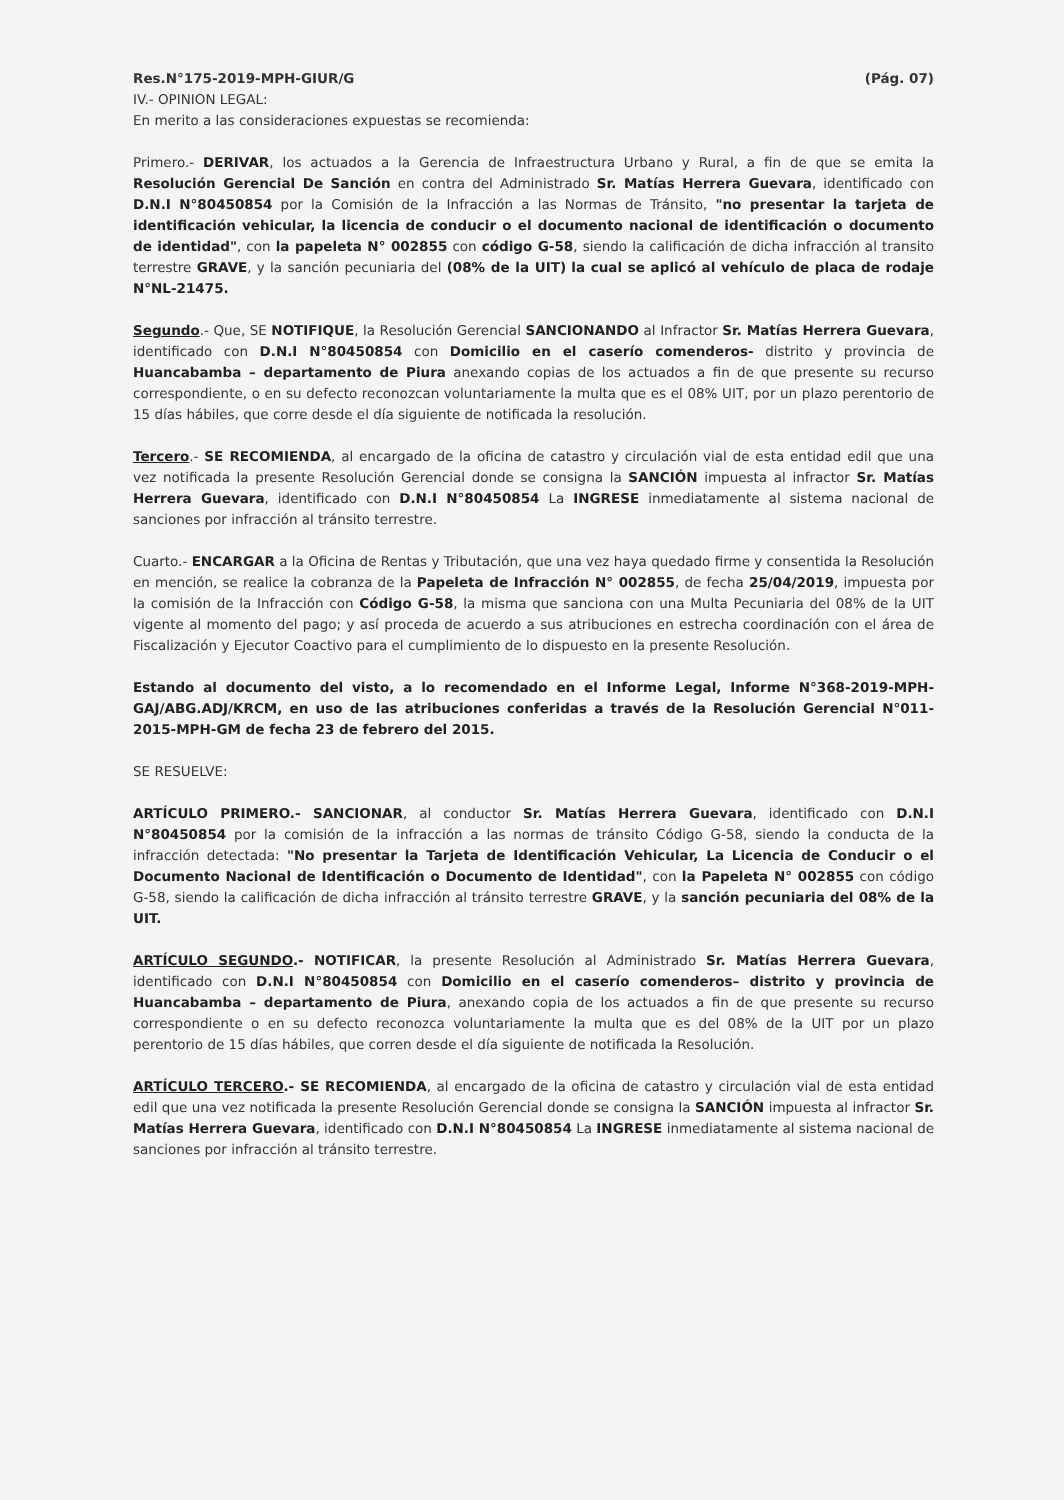Res.N°175-2019-MPH-GIUR/G (Pág. 07)
IV.- OPINION LEGAL:
En merito a las consideraciones expuestas se recomienda:
Primero.- DERIVAR, los actuados a la Gerencia de Infraestructura Urbano y Rural, a fin de que se emita la Resolución Gerencial De Sanción en contra del Administrado Sr. Matías Herrera Guevara, identificado con D.N.I N°80450854 por la Comisión de la Infracción a las Normas de Tránsito, "no presentar la tarjeta de identificación vehicular, la licencia de conducir o el documento nacional de identificación o documento de identidad", con la papeleta N° 002855 con código G-58, siendo la calificación de dicha infracción al transito terrestre GRAVE, y la sanción pecuniaria del (08% de la UIT) la cual se aplicó al vehículo de placa de rodaje N°NL-21475.
Segundo.- Que, SE NOTIFIQUE, la Resolución Gerencial SANCIONANDO al Infractor Sr. Matías Herrera Guevara, identificado con D.N.I N°80450854 con Domicilio en el caserío comenderos- distrito y provincia de Huancabamba – departamento de Piura anexando copias de los actuados a fin de que presente su recurso correspondiente, o en su defecto reconozcan voluntariamente la multa que es el 08% UIT, por un plazo perentorio de 15 días hábiles, que corre desde el día siguiente de notificada la resolución.
Tercero.- SE RECOMIENDA, al encargado de la oficina de catastro y circulación vial de esta entidad edil que una vez notificada la presente Resolución Gerencial donde se consigna la SANCIÓN impuesta al infractor Sr. Matías Herrera Guevara, identificado con D.N.I N°80450854 La INGRESE inmediatamente al sistema nacional de sanciones por infracción al tránsito terrestre.
Cuarto.- ENCARGAR a la Oficina de Rentas y Tributación, que una vez haya quedado firme y consentida la Resolución en mención, se realice la cobranza de la Papeleta de Infracción N° 002855, de fecha 25/04/2019, impuesta por la comisión de la Infracción con Código G-58, la misma que sanciona con una Multa Pecuniaria del 08% de la UIT vigente al momento del pago; y así proceda de acuerdo a sus atribuciones en estrecha coordinación con el área de Fiscalización y Ejecutor Coactivo para el cumplimiento de lo dispuesto en la presente Resolución.
Estando al documento del visto, a lo recomendado en el Informe Legal, Informe N°368-2019-MPH-GAJ/ABG.ADJ/KRCM, en uso de las atribuciones conferidas a través de la Resolución Gerencial N°011-2015-MPH-GM de fecha 23 de febrero del 2015.
SE RESUELVE:
ARTÍCULO PRIMERO.- SANCIONAR, al conductor Sr. Matías Herrera Guevara, identificado con D.N.I N°80450854 por la comisión de la infracción a las normas de tránsito Código G-58, siendo la conducta de la infracción detectada: "No presentar la Tarjeta de Identificación Vehicular, La Licencia de Conducir o el Documento Nacional de Identificación o Documento de Identidad", con la Papeleta N° 002855 con código G-58, siendo la calificación de dicha infracción al tránsito terrestre GRAVE, y la sanción pecuniaria del 08% de la UIT.
ARTÍCULO SEGUNDO.- NOTIFICAR, la presente Resolución al Administrado Sr. Matías Herrera Guevara, identificado con D.N.I N°80450854 con Domicilio en el caserío comenderos– distrito y provincia de Huancabamba – departamento de Piura, anexando copia de los actuados a fin de que presente su recurso correspondiente o en su defecto reconozca voluntariamente la multa que es del 08% de la UIT por un plazo perentorio de 15 días hábiles, que corren desde el día siguiente de notificada la Resolución.
ARTÍCULO TERCERO.- SE RECOMIENDA, al encargado de la oficina de catastro y circulación vial de esta entidad edil que una vez notificada la presente Resolución Gerencial donde se consigna la SANCIÓN impuesta al infractor Sr. Matías Herrera Guevara, identificado con D.N.I N°80450854 La INGRESE inmediatamente al sistema nacional de sanciones por infracción al tránsito terrestre.